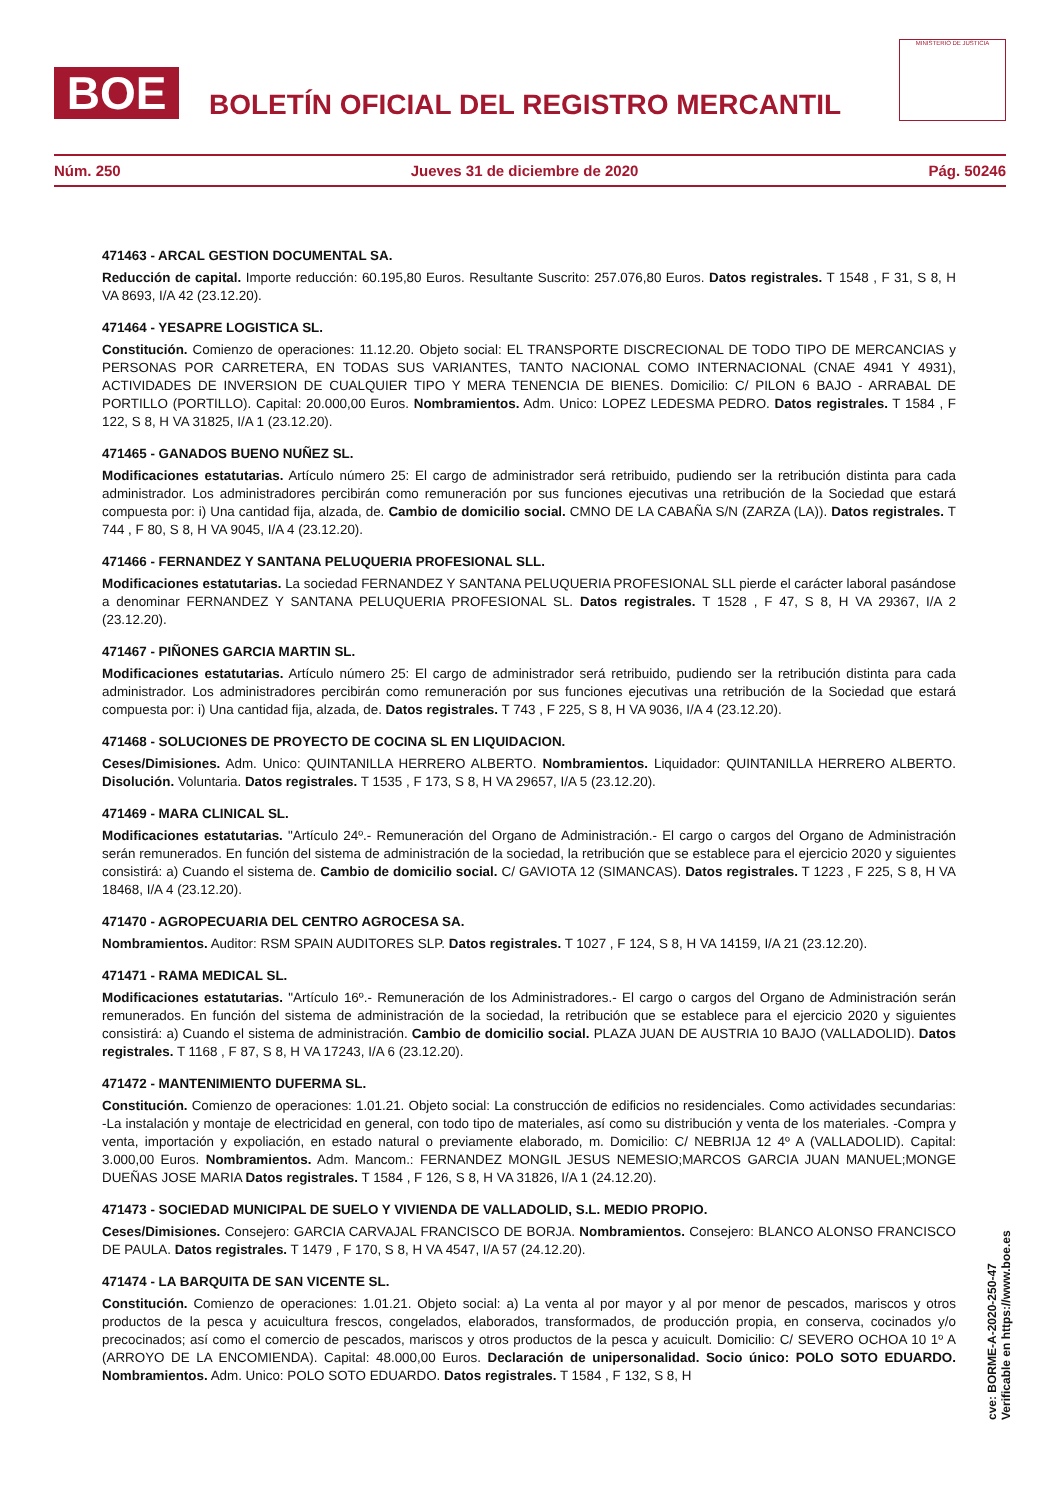BOE
BOLETÍN OFICIAL DEL REGISTRO MERCANTIL
MINISTERIO DE JUSTICIA
Núm. 250 Jueves 31 de diciembre de 2020 Pág. 50246
471463 - ARCAL GESTION DOCUMENTAL SA.
Reducción de capital. Importe reducción: 60.195,80 Euros. Resultante Suscrito: 257.076,80 Euros. Datos registrales. T 1548 , F 31, S 8, H VA 8693, I/A 42 (23.12.20).
471464 - YESAPRE LOGISTICA SL.
Constitución. Comienzo de operaciones: 11.12.20. Objeto social: EL TRANSPORTE DISCRECIONAL DE TODO TIPO DE MERCANCIAS y PERSONAS POR CARRETERA, EN TODAS SUS VARIANTES, TANTO NACIONAL COMO INTERNACIONAL (CNAE 4941 Y 4931), ACTIVIDADES DE INVERSION DE CUALQUIER TIPO Y MERA TENENCIA DE BIENES. Domicilio: C/ PILON 6 BAJO - ARRABAL DE PORTILLO (PORTILLO). Capital: 20.000,00 Euros. Nombramientos. Adm. Unico: LOPEZ LEDESMA PEDRO. Datos registrales. T 1584 , F 122, S 8, H VA 31825, I/A 1 (23.12.20).
471465 - GANADOS BUENO NUÑEZ SL.
Modificaciones estatutarias. Artículo número 25: El cargo de administrador será retribuido, pudiendo ser la retribución distinta para cada administrador. Los administradores percibirán como remuneración por sus funciones ejecutivas una retribución de la Sociedad que estará compuesta por: i) Una cantidad fija, alzada, de. Cambio de domicilio social. CMNO DE LA CABAÑA S/N (ZARZA (LA)). Datos registrales. T 744 , F 80, S 8, H VA 9045, I/A 4 (23.12.20).
471466 - FERNANDEZ Y SANTANA PELUQUERIA PROFESIONAL SLL.
Modificaciones estatutarias. La sociedad FERNANDEZ Y SANTANA PELUQUERIA PROFESIONAL SLL pierde el carácter laboral pasándose a denominar FERNANDEZ Y SANTANA PELUQUERIA PROFESIONAL SL. Datos registrales. T 1528 , F 47, S 8, H VA 29367, I/A 2 (23.12.20).
471467 - PIÑONES GARCIA MARTIN SL.
Modificaciones estatutarias. Artículo número 25: El cargo de administrador será retribuido, pudiendo ser la retribución distinta para cada administrador. Los administradores percibirán como remuneración por sus funciones ejecutivas una retribución de la Sociedad que estará compuesta por: i) Una cantidad fija, alzada, de. Datos registrales. T 743 , F 225, S 8, H VA 9036, I/A 4 (23.12.20).
471468 - SOLUCIONES DE PROYECTO DE COCINA SL EN LIQUIDACION.
Ceses/Dimisiones. Adm. Unico: QUINTANILLA HERRERO ALBERTO. Nombramientos. Liquidador: QUINTANILLA HERRERO ALBERTO. Disolución. Voluntaria. Datos registrales. T 1535 , F 173, S 8, H VA 29657, I/A 5 (23.12.20).
471469 - MARA CLINICAL SL.
Modificaciones estatutarias. "Artículo 24º.- Remuneración del Organo de Administración.- El cargo o cargos del Organo de Administración serán remunerados. En función del sistema de administración de la sociedad, la retribución que se establece para el ejercicio 2020 y siguientes consistirá: a) Cuando el sistema de. Cambio de domicilio social. C/ GAVIOTA 12 (SIMANCAS). Datos registrales. T 1223 , F 225, S 8, H VA 18468, I/A 4 (23.12.20).
471470 - AGROPECUARIA DEL CENTRO AGROCESA SA.
Nombramientos. Auditor: RSM SPAIN AUDITORES SLP. Datos registrales. T 1027 , F 124, S 8, H VA 14159, I/A 21 (23.12.20).
471471 - RAMA MEDICAL SL.
Modificaciones estatutarias. "Artículo 16º.- Remuneración de los Administradores.- El cargo o cargos del Organo de Administración serán remunerados. En función del sistema de administración de la sociedad, la retribución que se establece para el ejercicio 2020 y siguientes consistirá: a) Cuando el sistema de administración. Cambio de domicilio social. PLAZA JUAN DE AUSTRIA 10 BAJO (VALLADOLID). Datos registrales. T 1168 , F 87, S 8, H VA 17243, I/A 6 (23.12.20).
471472 - MANTENIMIENTO DUFERMA SL.
Constitución. Comienzo de operaciones: 1.01.21. Objeto social: La construcción de edificios no residenciales. Como actividades secundarias: -La instalación y montaje de electricidad en general, con todo tipo de materiales, así como su distribución y venta de los materiales. -Compra y venta, importación y expoliación, en estado natural o previamente elaborado, m. Domicilio: C/ NEBRIJA 12 4º A (VALLADOLID). Capital: 3.000,00 Euros. Nombramientos. Adm. Mancom.: FERNANDEZ MONGIL JESUS NEMESIO;MARCOS GARCIA JUAN MANUEL;MONGE DUEÑAS JOSE MARIA Datos registrales. T 1584 , F 126, S 8, H VA 31826, I/A 1 (24.12.20).
471473 - SOCIEDAD MUNICIPAL DE SUELO Y VIVIENDA DE VALLADOLID, S.L. MEDIO PROPIO.
Ceses/Dimisiones. Consejero: GARCIA CARVAJAL FRANCISCO DE BORJA. Nombramientos. Consejero: BLANCO ALONSO FRANCISCO DE PAULA. Datos registrales. T 1479 , F 170, S 8, H VA 4547, I/A 57 (24.12.20).
471474 - LA BARQUITA DE SAN VICENTE SL.
Constitución. Comienzo de operaciones: 1.01.21. Objeto social: a) La venta al por mayor y al por menor de pescados, mariscos y otros productos de la pesca y acuicultura frescos, congelados, elaborados, transformados, de producción propia, en conserva, cocinados y/o precocinados; así como el comercio de pescados, mariscos y otros productos de la pesca y acuicult. Domicilio: C/ SEVERO OCHOA 10 1º A (ARROYO DE LA ENCOMIENDA). Capital: 48.000,00 Euros. Declaración de unipersonalidad. Socio único: POLO SOTO EDUARDO. Nombramientos. Adm. Unico: POLO SOTO EDUARDO. Datos registrales. T 1584 , F 132, S 8, H
cve: BORME-A-2020-250-47
Verificable en https://www.boe.es